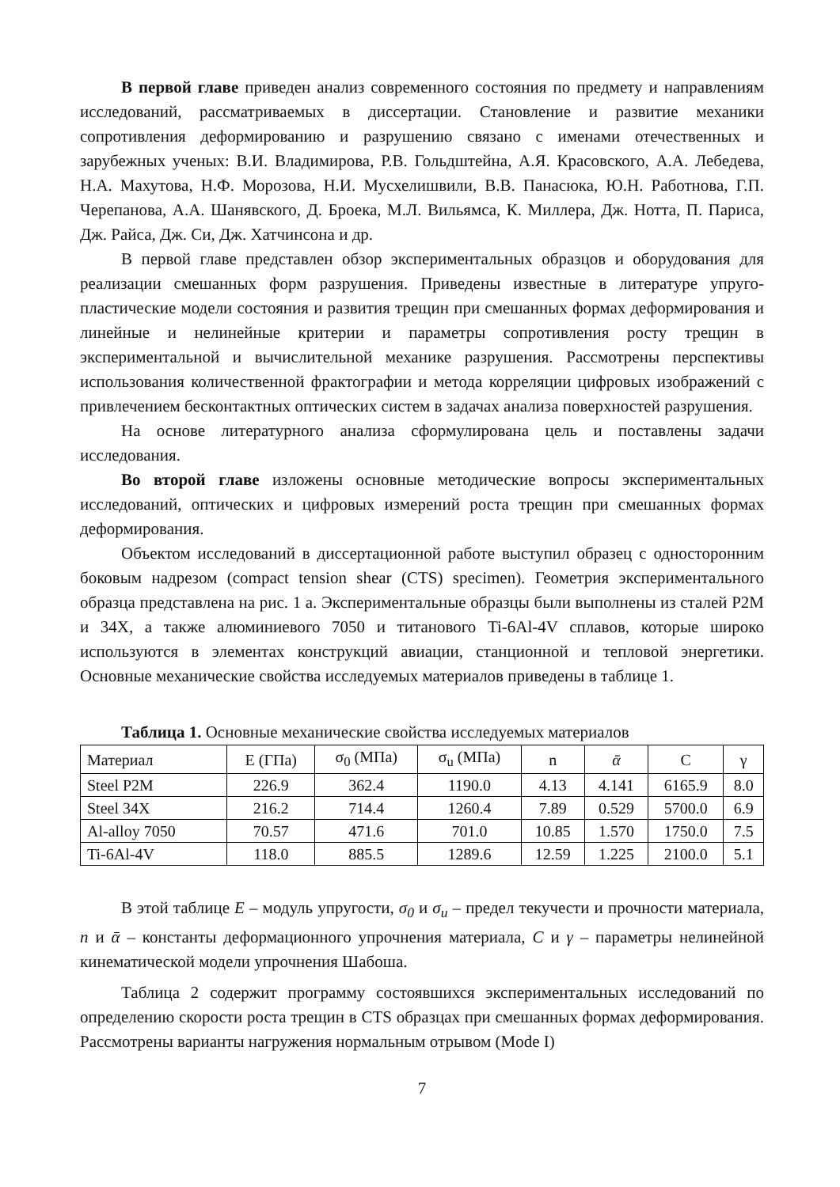В первой главе приведен анализ современного состояния по предмету и направлениям исследований, рассматриваемых в диссертации. Становление и развитие механики сопротивления деформированию и разрушению связано с именами отечественных и зарубежных ученых: В.И. Владимирова, Р.В. Гольдштейна, А.Я. Красовского, А.А. Лебедева, Н.А. Махутова, Н.Ф. Морозова, Н.И. Мусхелишвили, В.В. Панасюка, Ю.Н. Работнова, Г.П. Черепанова, А.А. Шанявского, Д. Броека, М.Л. Вильямса, К. Миллера, Дж. Нотта, П. Париса, Дж. Райса, Дж. Си, Дж. Хатчинсона и др.
В первой главе представлен обзор экспериментальных образцов и оборудования для реализации смешанных форм разрушения. Приведены известные в литературе упруго-пластические модели состояния и развития трещин при смешанных формах деформирования и линейные и нелинейные критерии и параметры сопротивления росту трещин в экспериментальной и вычислительной механике разрушения. Рассмотрены перспективы использования количественной фрактографии и метода корреляции цифровых изображений с привлечением бесконтактных оптических систем в задачах анализа поверхностей разрушения.
На основе литературного анализа сформулирована цель и поставлены задачи исследования.
Во второй главе изложены основные методические вопросы экспериментальных исследований, оптических и цифровых измерений роста трещин при смешанных формах деформирования.
Объектом исследований в диссертационной работе выступил образец с односторонним боковым надрезом (compact tension shear (CTS) specimen). Геометрия экспериментального образца представлена на рис. 1 а. Экспериментальные образцы были выполнены из сталей Р2М и 34Х, а также алюминиевого 7050 и титанового Ti-6Al-4V сплавов, которые широко используются в элементах конструкций авиации, станционной и тепловой энергетики. Основные механические свойства исследуемых материалов приведены в таблице 1.
Таблица 1. Основные механические свойства исследуемых материалов
| Материал | E (ГПа) | σ<sub>0</sub> (МПа) | σ<sub>u</sub> (МПа) | n | ᾱ | C | γ |
| Steel P2M | 226.9 | 362.4 | 1190.0 | 4.13 | 4.141 | 6165.9 | 8.0 |
| Steel 34X | 216.2 | 714.4 | 1260.4 | 7.89 | 0.529 | 5700.0 | 6.9 |
| Al-alloy 7050 | 70.57 | 471.6 | 701.0 | 10.85 | 1.570 | 1750.0 | 7.5 |
| Ti-6Al-4V | 118.0 | 885.5 | 1289.6 | 12.59 | 1.225 | 2100.0 | 5.1 |
В этой таблице E – модуль упругости, σ<sub>0</sub> и σ<sub>u</sub> – предел текучести и прочности материала, n и ᾱ – константы деформационного упрочнения материала, C и γ – параметры нелинейной кинематической модели упрочнения Шабоша.
Таблица 2 содержит программу состоявшихся экспериментальных исследований по определению скорости роста трещин в CTS образцах при смешанных формах деформирования. Рассмотрены варианты нагружения нормальным отрывом (Mode I)
7